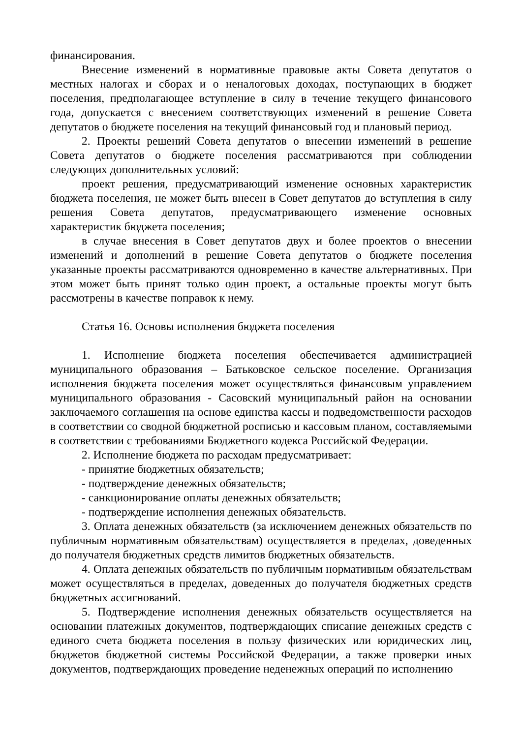финансирования.
Внесение изменений в нормативные правовые акты Совета депутатов о местных налогах и сборах и о неналоговых доходах, поступающих в бюджет поселения, предполагающее вступление в силу в течение текущего финансового года, допускается с внесением соответствующих изменений в решение Совета депутатов о бюджете поселения на текущий финансовый год и плановый период.
2. Проекты решений Совета депутатов о внесении изменений в решение Совета депутатов о бюджете поселения рассматриваются при соблюдении следующих дополнительных условий:
проект решения, предусматривающий изменение основных характеристик бюджета поселения, не может быть внесен в Совет депутатов до вступления в силу решения Совета депутатов, предусматривающего изменение основных характеристик бюджета поселения;
в случае внесения в Совет депутатов двух и более проектов о внесении изменений и дополнений в решение Совета депутатов о бюджете поселения указанные проекты рассматриваются одновременно в качестве альтернативных. При этом может быть принят только один проект, а остальные проекты могут быть рассмотрены в качестве поправок к нему.
Статья 16. Основы исполнения бюджета поселения
1. Исполнение бюджета поселения обеспечивается администрацией муниципального образования – Батьковское сельское поселение. Организация исполнения бюджета поселения может осуществляться финансовым управлением муниципального образования - Сасовский муниципальный район на основании заключаемого соглашения на основе единства кассы и подведомственности расходов в соответствии со сводной бюджетной росписью и кассовым планом, составляемыми в соответствии с требованиями Бюджетного кодекса Российской Федерации.
2. Исполнение бюджета по расходам предусматривает:
- принятие бюджетных обязательств;
- подтверждение денежных обязательств;
- санкционирование оплаты денежных обязательств;
- подтверждение исполнения денежных обязательств.
3. Оплата денежных обязательств (за исключением денежных обязательств по публичным нормативным обязательствам) осуществляется в пределах, доведенных до получателя бюджетных средств лимитов бюджетных обязательств.
4. Оплата денежных обязательств по публичным нормативным обязательствам может осуществляться в пределах, доведенных до получателя бюджетных средств бюджетных ассигнований.
5. Подтверждение исполнения денежных обязательств осуществляется на основании платежных документов, подтверждающих списание денежных средств с единого счета бюджета поселения в пользу физических или юридических лиц, бюджетов бюджетной системы Российской Федерации, а также проверки иных документов, подтверждающих проведение неденежных операций по исполнению